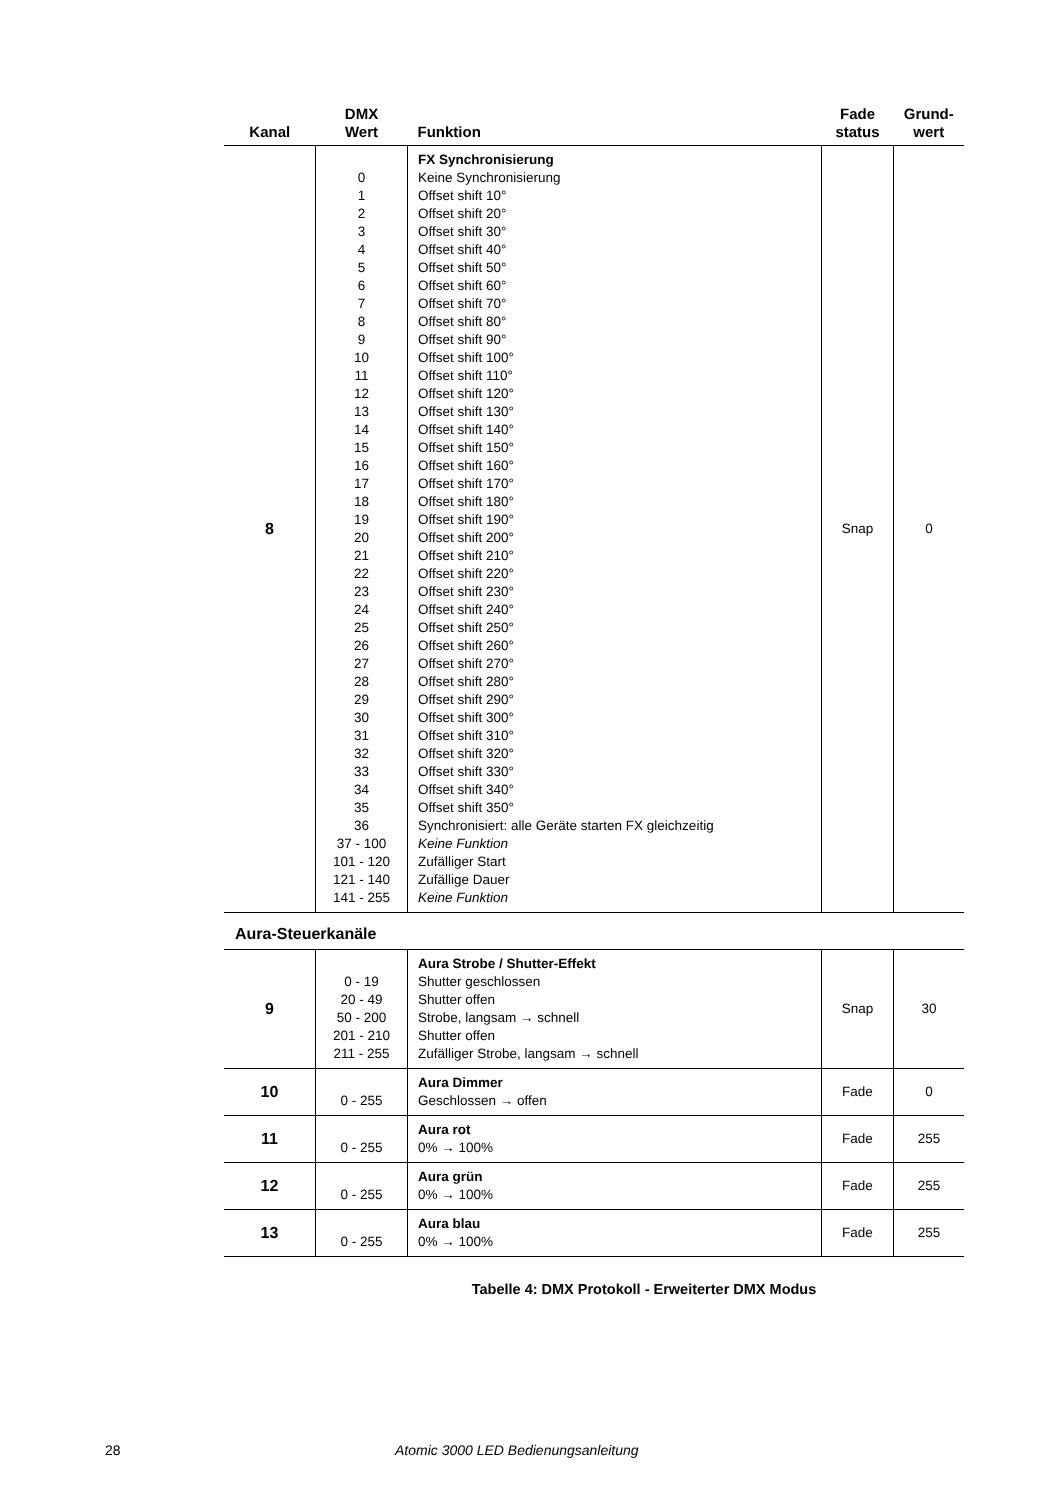| Kanal | DMX Wert | Funktion | Fade status | Grund- wert |
| --- | --- | --- | --- | --- |
| 8 | 0 1 2 3 4 5 6 7 8 9 10 11 12 13 14 15 16 17 18 19 20 21 22 23 24 25 26 27 28 29 30 31 32 33 34 35 36 37 - 100 101 - 120 121 - 140 141 - 255 | FX Synchronisierung Keine Synchronisierung Offset shift 10° Offset shift 20° Offset shift 30° Offset shift 40° Offset shift 50° Offset shift 60° Offset shift 70° Offset shift 80° Offset shift 90° Offset shift 100° Offset shift 110° Offset shift 120° Offset shift 130° Offset shift 140° Offset shift 150° Offset shift 160° Offset shift 170° Offset shift 180° Offset shift 190° Offset shift 200° Offset shift 210° Offset shift 220° Offset shift 230° Offset shift 240° Offset shift 250° Offset shift 260° Offset shift 270° Offset shift 280° Offset shift 290° Offset shift 300° Offset shift 310° Offset shift 320° Offset shift 330° Offset shift 340° Offset shift 350° Synchronisiert: alle Geräte starten FX gleichzeitig Keine Funktion Zufälliger Start Zufällige Dauer Keine Funktion | Snap | 0 |
Aura-Steuerkanäle
| 9 | 0 - 19 20 - 49 50 - 200 201 - 210 211 - 255 | Aura Strobe / Shutter-Effekt Shutter geschlossen Shutter offen Strobe, langsam → schnell Shutter offen Zufälliger Strobe, langsam → schnell | Snap | 30 |
| 10 | 0 - 255 | Aura Dimmer Geschlossen → offen | Fade | 0 |
| 11 | 0 - 255 | Aura rot 0% → 100% | Fade | 255 |
| 12 | 0 - 255 | Aura grün 0% → 100% | Fade | 255 |
| 13 | 0 - 255 | Aura blau 0% → 100% | Fade | 255 |
Tabelle 4: DMX Protokoll - Erweiterter DMX Modus
28 Atomic 3000 LED Bedienungsanleitung